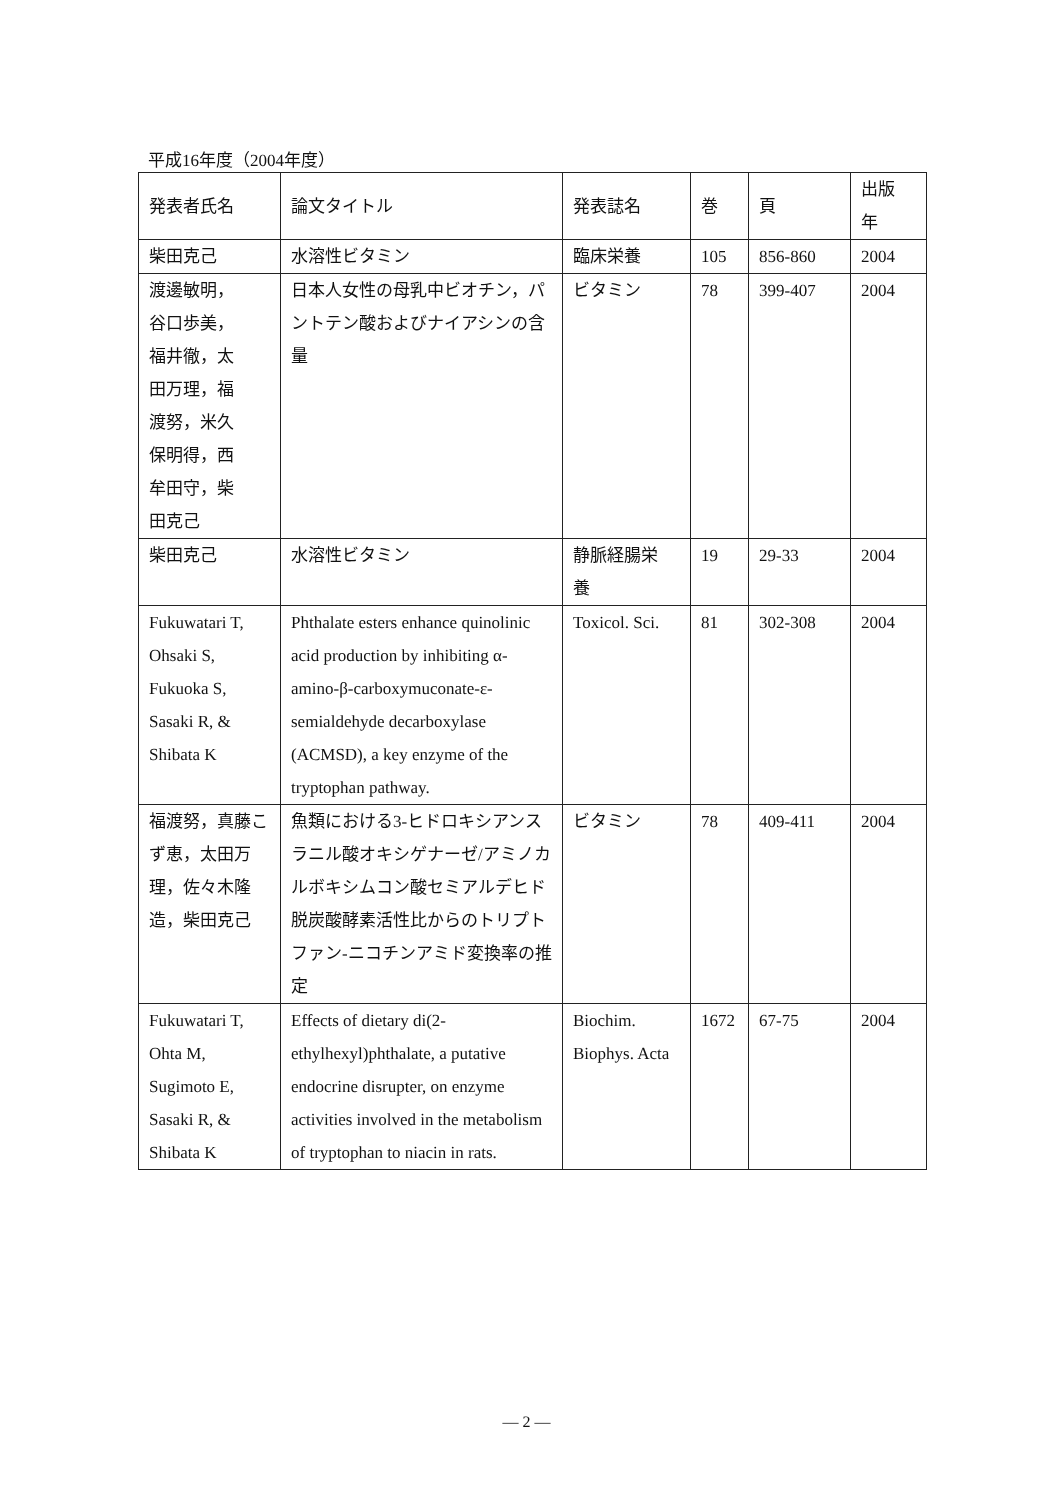平成16年度（2004年度）
| 発表者氏名 | 論文タイトル | 発表誌名 | 巻 | 頁 | 出版 年 |
| --- | --- | --- | --- | --- | --- |
| 柴田克己 | 水溶性ビタミン | 臨床栄養 | 105 | 856-860 | 2004 |
| 渡邊敏明， 谷口歩美， 福井徹，太 田万理，福 渡努，米久 保明得，西 牟田守，柴 田克己 | 日本人女性の母乳中ビオチン，パントテン酸およびナイアシンの含量 | ビタミン | 78 | 399-407 | 2004 |
| 柴田克己 | 水溶性ビタミン | 静脈経腸栄 養 | 19 | 29-33 | 2004 |
| Fukuwatari T, Ohsaki S, Fukuoka S, Sasaki R, & Shibata K | Phthalate esters enhance quinolinic acid production by inhibiting α-amino-β-carboxymuconate-ε-semialdehyde decarboxylase (ACMSD), a key enzyme of the tryptophan pathway. | Toxicol. Sci. | 81 | 302-308 | 2004 |
| 福渡努，真藤こず恵，太田万理，佐々木隆造，柴田克己 | 魚類における3-ヒドロキシアンスラニル酸オキシゲナーゼ/アミノカルボキシムコン酸セミアルデヒド脱炭酸酵素活性比からのトリプトファン-ニコチンアミド変換率の推定 | ビタミン | 78 | 409-411 | 2004 |
| Fukuwatari T, Ohta M, Sugimoto E, Sasaki R, & Shibata K | Effects of dietary di(2-ethylhexyl)phthalate, a putative endocrine disrupter, on enzyme activities involved in the metabolism of tryptophan to niacin in rats. | Biochim. Biophys. Acta | 1672 | 67-75 | 2004 |
— 2 —